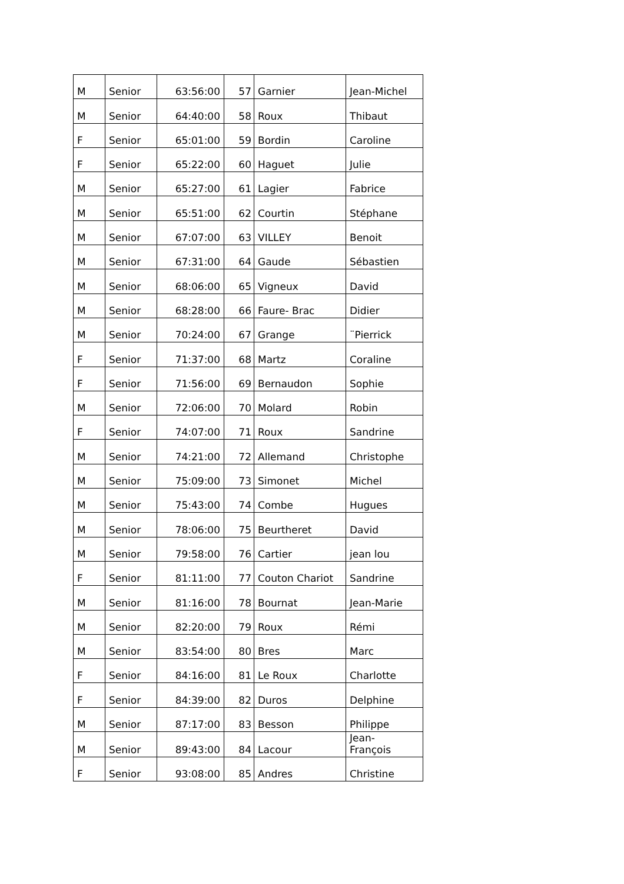| M | Senior | 63:56:00 | 57 | Garnier | Jean-Michel |
| M | Senior | 64:40:00 | 58 | Roux | Thibaut |
| F | Senior | 65:01:00 | 59 | Bordin | Caroline |
| F | Senior | 65:22:00 | 60 | Haguet | Julie |
| M | Senior | 65:27:00 | 61 | Lagier | Fabrice |
| M | Senior | 65:51:00 | 62 | Courtin | Stéphane |
| M | Senior | 67:07:00 | 63 | VILLEY | Benoit |
| M | Senior | 67:31:00 | 64 | Gaude | Sébastien |
| M | Senior | 68:06:00 | 65 | Vigneux | David |
| M | Senior | 68:28:00 | 66 | Faure- Brac | Didier |
| M | Senior | 70:24:00 | 67 | Grange | ¨Pierrick |
| F | Senior | 71:37:00 | 68 | Martz | Coraline |
| F | Senior | 71:56:00 | 69 | Bernaudon | Sophie |
| M | Senior | 72:06:00 | 70 | Molard | Robin |
| F | Senior | 74:07:00 | 71 | Roux | Sandrine |
| M | Senior | 74:21:00 | 72 | Allemand | Christophe |
| M | Senior | 75:09:00 | 73 | Simonet | Michel |
| M | Senior | 75:43:00 | 74 | Combe | Hugues |
| M | Senior | 78:06:00 | 75 | Beurtheret | David |
| M | Senior | 79:58:00 | 76 | Cartier | jean lou |
| F | Senior | 81:11:00 | 77 | Couton Chariot | Sandrine |
| M | Senior | 81:16:00 | 78 | Bournat | Jean-Marie |
| M | Senior | 82:20:00 | 79 | Roux | Rémi |
| M | Senior | 83:54:00 | 80 | Bres | Marc |
| F | Senior | 84:16:00 | 81 | Le Roux | Charlotte |
| F | Senior | 84:39:00 | 82 | Duros | Delphine |
| M | Senior | 87:17:00 | 83 | Besson | Philippe |
| M | Senior | 89:43:00 | 84 | Lacour | Jean- François |
| F | Senior | 93:08:00 | 85 | Andres | Christine |